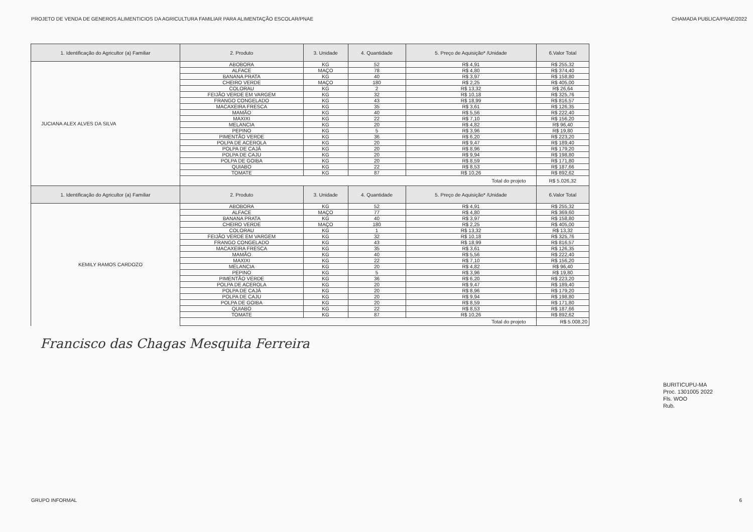PROJETO DE VENDA DE GENEROS ALIMENTICIOS DA AGRICULTURA FAMILIAR PARA ALIMENTAÇÃO ESCOLAR/PNAE CHAMADA PUBLICA/PNAE/2022
| 1. Identificação do Agricultor (a) Familiar | 2. Produto | 3. Unidade | 4. Quantidade | 5. Preço de Aquisição* /Unidade | 6.Valor Total |
| --- | --- | --- | --- | --- | --- |
| JUCIANA ALEX ALVES DA SILVA | ABOBORA | KG | 52 | R$ 4,91 | R$ 255,32 |
| | ALFACE | MAÇO | 78 | R$ 4,80 | R$ 374,40 |
| | BANANA PRATA | KG | 40 | R$ 3,97 | R$ 158,80 |
| | CHEIRO VERDE | MAÇO | 180 | R$ 2,25 | R$ 405,00 |
| | COLORAU | KG | 2 | R$ 13,32 | R$ 26,64 |
| | FEIJÃO VERDE EM VARGEM | KG | 32 | R$ 10,18 | R$ 325,76 |
| | FRANGO CONGELADO | KG | 43 | R$ 18,99 | R$ 816,57 |
| | MACAXEIRA FRESCA | KG | 35 | R$ 3,61 | R$ 126,35 |
| | MAMÃO | KG | 40 | R$ 5,56 | R$ 222,40 |
| | MAXIXI | KG | 22 | R$ 7,10 | R$ 156,20 |
| | MELANCIA | KG | 20 | R$ 4,82 | R$ 96,40 |
| | PEPINO | KG | 5 | R$ 3,96 | R$ 19,80 |
| | PIMENTÃO VERDE | KG | 36 | R$ 6,20 | R$ 223,20 |
| | POLPA DE ACEROLA | KG | 20 | R$ 9,47 | R$ 189,40 |
| | POLPA DE CAJÁ | KG | 20 | R$ 8,96 | R$ 179,20 |
| | POLPA DE CAJU | KG | 20 | R$ 9,94 | R$ 198,80 |
| | POLPA DE GOIBA | KG | 20 | R$ 8,59 | R$ 171,80 |
| | QUIABO | KG | 22 | R$ 8,53 | R$ 187,66 |
| | TOMATE | KG | 87 | R$ 10,26 | R$ 892,62 |
| | Total do projeto | | | | R$ 5.026,32 |
| 1. Identificação do Agricultor (a) Familiar | 2. Produto | 3. Unidade | 4. Quantidade | 5. Preço de Aquisição* /Unidade | 6.Valor Total |
| KEMILY RAMOS CARDOZO | ABOBORA | KG | 52 | R$ 4,91 | R$ 255,32 |
| | ALFACE | MAÇO | 77 | R$ 4,80 | R$ 369,60 |
| | BANANA PRATA | KG | 40 | R$ 3,97 | R$ 158,80 |
| | CHEIRO VERDE | MAÇO | 180 | R$ 2,25 | R$ 405,00 |
| | COLORAU | KG | 1 | R$ 13,32 | R$ 13,32 |
| | FEIJÃO VERDE EM VARGEM | KG | 32 | R$ 10,18 | R$ 325,76 |
| | FRANGO CONGELADO | KG | 43 | R$ 18,99 | R$ 816,57 |
| | MACAXEIRA FRESCA | KG | 35 | R$ 3,61 | R$ 126,35 |
| | MAMÃO | KG | 40 | R$ 5,56 | R$ 222,40 |
| | MAXIXI | KG | 22 | R$ 7,10 | R$ 156,20 |
| | MELANCIA | KG | 20 | R$ 4,82 | R$ 96,40 |
| | PEPINO | KG | 5 | R$ 3,96 | R$ 19,80 |
| | PIMENTÃO VERDE | KG | 36 | R$ 6,20 | R$ 223,20 |
| | POLPA DE ACEROLA | KG | 20 | R$ 9,47 | R$ 189,40 |
| | POLPA DE CAJÁ | KG | 20 | R$ 8,96 | R$ 179,20 |
| | POLPA DE CAJU | KG | 20 | R$ 9,94 | R$ 198,80 |
| | POLPA DE GOIBA | KG | 20 | R$ 8,59 | R$ 171,80 |
| | QUIABO | KG | 22 | R$ 8,53 | R$ 187,66 |
| | TOMATE | KG | 87 | R$ 10,26 | R$ 892,62 |
| | Total do projeto | | | | R$ 5.008,20 |
Francisco das Chagas Mesquita Ferreira
BURITICUPU-MA
Proc. 1301005 2022
Fls. WOO
Rub.
GRUPO INFORMAL 6